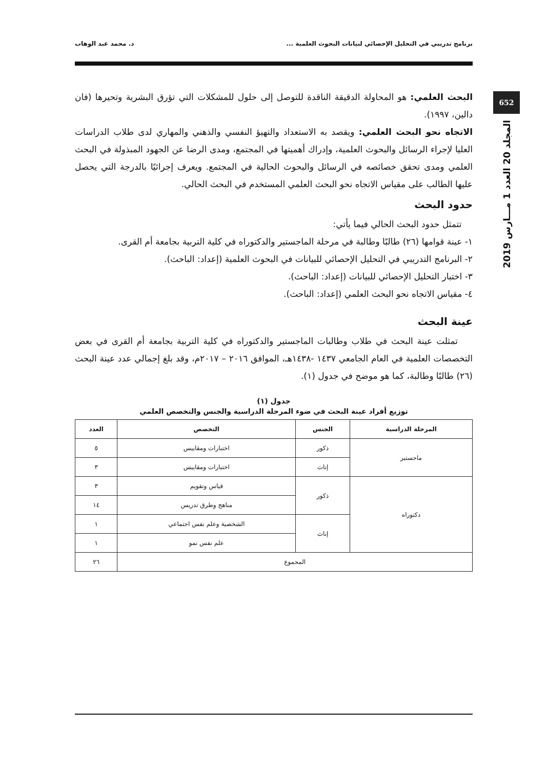برنامج تدريبي في التحليل الإحصائي لبيانات البحوث العلمية ... د. محمد عبد الوهاب
652
المجلد 20 العدد 1 مـــارس 2019
البحث العلمي: هو المحاولة الدقيقة الناقدة للتوصل إلى حلول للمشكلات التي تؤرق البشرية وتحيرها (فان دالين، ١٩٩٧).
الاتجاه نحو البحث العلمي: ويقصد به الاستعداد والتهيؤ النفسي والذهني والمهاري لدى طلاب الدراسات العليا لإجراء الرسائل والبحوث العلمية، وإدراك أهميتها في المجتمع، ومدى الرضا عن الجهود المبذولة في البحث العلمي ومدى تحقق خصائصه في الرسائل والبحوث الحالية في المجتمع. ويعرف إجرائيًا بالدرجة التي يحصل عليها الطالب على مقياس الاتجاه نحو البحث العلمي المستخدم في البحث الحالي.
حدود البحث
تتمثل حدود البحث الحالي فيما يأتي:
١- عينة قوامها (٢٦) طالبًا وطالبة في مرحلة الماجستير والدكتوراه في كلية التربية بجامعة أم القرى.
٢- البرنامج التدريبي في التحليل الإحصائي للبيانات في البحوث العلمية (إعداد: الباحث).
٣- اختبار التحليل الإحصائي للبيانات (إعداد: الباحث).
٤- مقياس الاتجاه نحو البحث العلمي (إعداد: الباحث).
عينة البحث
تمثلت عينة البحث في طلاب وطالبات الماجستير والدكتوراه في كلية التربية بجامعة أم القرى في بعض التخصصات العلمية في العام الجامعي ١٤٣٧ -١٤٣٨هـ، الموافق ٢٠١٦ – ٢٠١٧م، وقد بلغ إجمالي عدد عينة البحث (٢٦) طالبًا وطالبة، كما هو موضح في جدول (١).
جدول (١)
توزيع أفراد عينة البحث في ضوء المرحلة الدراسية والجنس والتخصص العلمي
| المرحلة الدراسية | الجنس | التخصص | العدد |
| --- | --- | --- | --- |
| ماجستير | ذكور | اختبارات ومقاييس | ٥ |
| | إناث | اختبارات ومقاييس | ٣ |
| دكتوراه | ذكور | قياس وتقويم | ٣ |
| | | مناهج وطرق تدريس | ١٤ |
| | إناث | الشخصية وعلم نفس اجتماعي | ١ |
| | | علم نفس نمو | ١ |
| المجموع | | | ٢٦ |